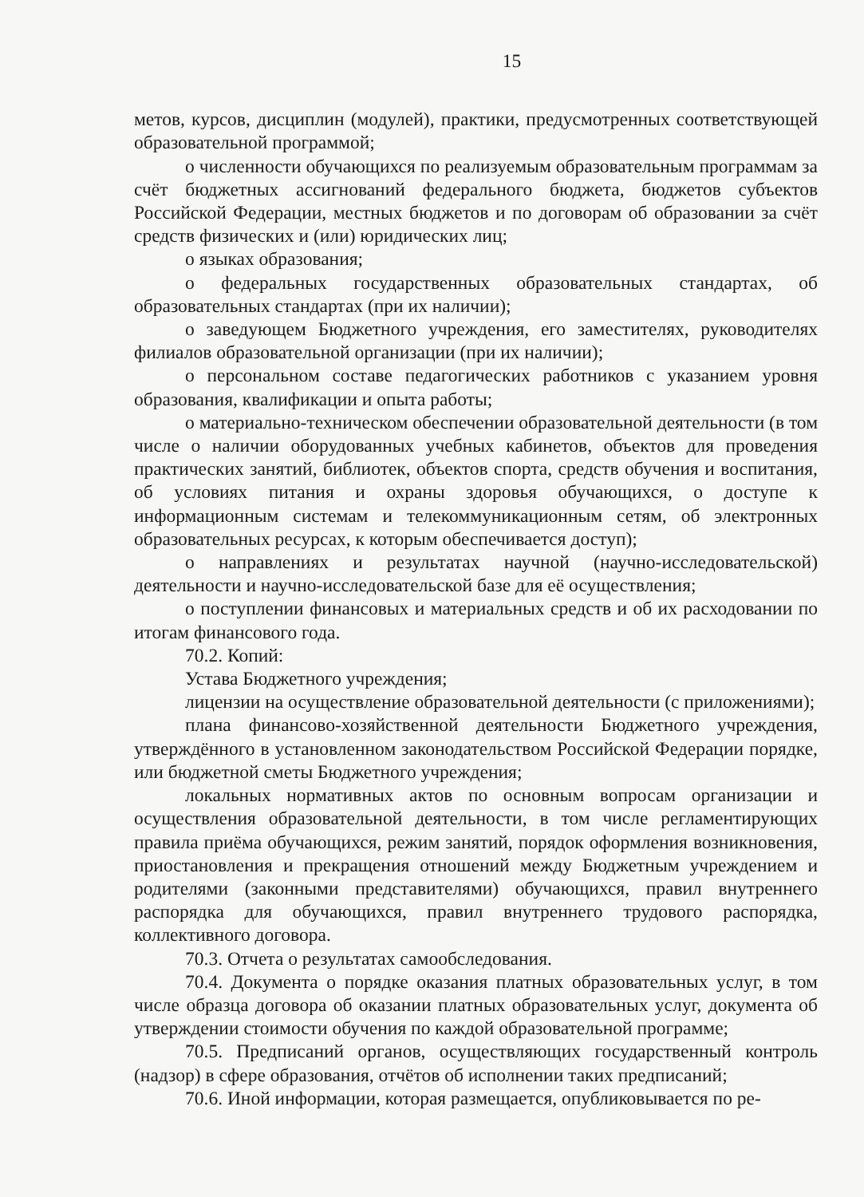15
метов, курсов, дисциплин (модулей), практики, предусмотренных соответствующей образовательной программой;
о численности обучающихся по реализуемым образовательным программам за счёт бюджетных ассигнований федерального бюджета, бюджетов субъектов Российской Федерации, местных бюджетов и по договорам об образовании за счёт средств физических и (или) юридических лиц;
о языках образования;
о федеральных государственных образовательных стандартах, об образовательных стандартах (при их наличии);
о заведующем Бюджетного учреждения, его заместителях, руководителях филиалов образовательной организации (при их наличии);
о персональном составе педагогических работников с указанием уровня образования, квалификации и опыта работы;
о материально-техническом обеспечении образовательной деятельности (в том числе о наличии оборудованных учебных кабинетов, объектов для проведения практических занятий, библиотек, объектов спорта, средств обучения и воспитания, об условиях питания и охраны здоровья обучающихся, о доступе к информационным системам и телекоммуникационным сетям, об электронных образовательных ресурсах, к которым обеспечивается доступ);
о направлениях и результатах научной (научно-исследовательской) деятельности и научно-исследовательской базе для её осуществления;
о поступлении финансовых и материальных средств и об их расходовании по итогам финансового года.
70.2. Копий:
Устава Бюджетного учреждения;
лицензии на осуществление образовательной деятельности (с приложениями);
плана финансово-хозяйственной деятельности Бюджетного учреждения, утверждённого в установленном законодательством Российской Федерации порядке, или бюджетной сметы Бюджетного учреждения;
локальных нормативных актов по основным вопросам организации и осуществления образовательной деятельности, в том числе регламентирующих правила приёма обучающихся, режим занятий, порядок оформления возникновения, приостановления и прекращения отношений между Бюджетным учреждением и родителями (законными представителями) обучающихся, правил внутреннего распорядка для обучающихся, правил внутреннего трудового распорядка, коллективного договора.
70.3. Отчета о результатах самообследования.
70.4. Документа о порядке оказания платных образовательных услуг, в том числе образца договора об оказании платных образовательных услуг, документа об утверждении стоимости обучения по каждой образовательной программе;
70.5. Предписаний органов, осуществляющих государственный контроль (надзор) в сфере образования, отчётов об исполнении таких предписаний;
70.6. Иной информации, которая размещается, опубликовывается по ре-